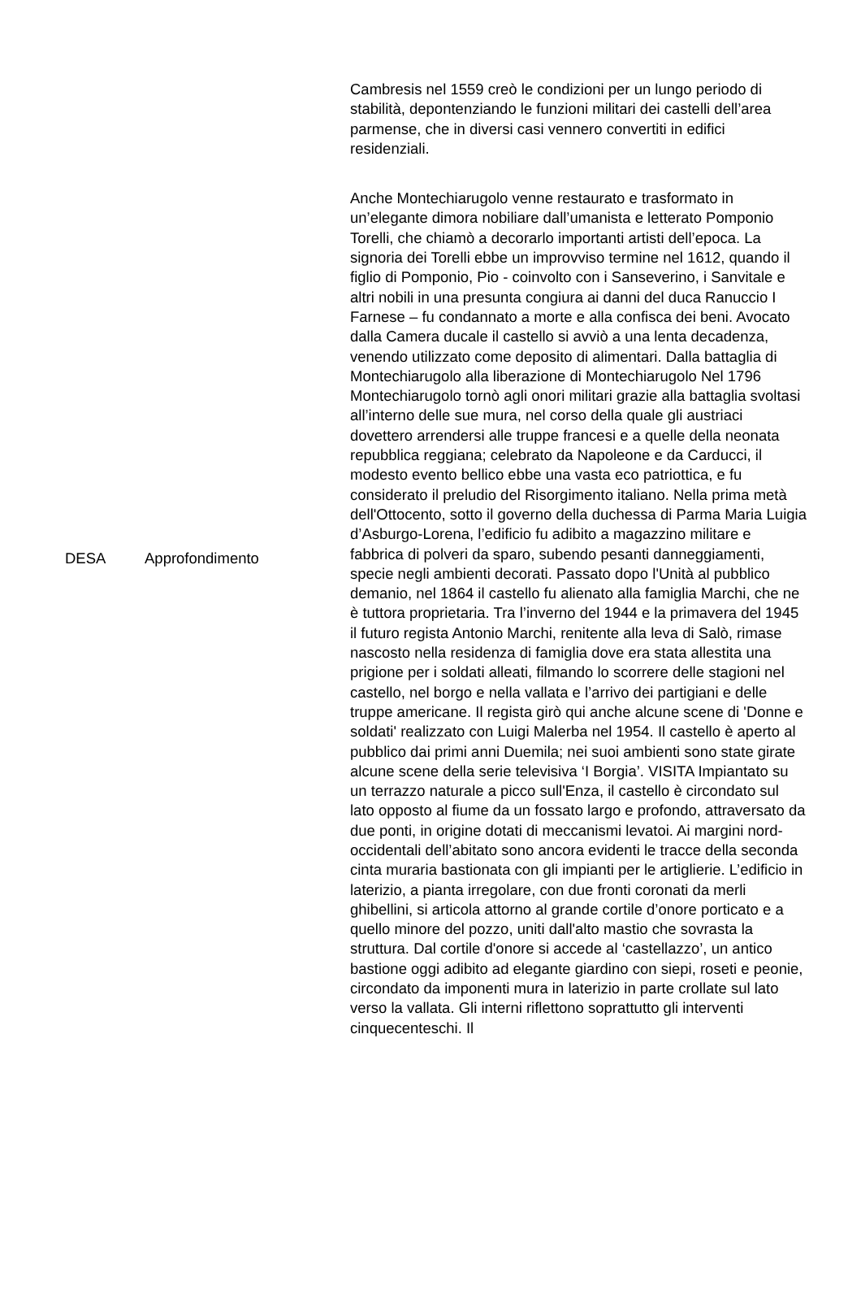| DESA | Approfondimento | Cambresis nel 1559 creò le condizioni per un lungo periodo di stabilità, depontenziando le funzioni militari dei castelli dell’area parmense, che in diversi casi vennero convertiti in edifici residenziali. Anche Montechiarugolo venne restaurato e trasformato in un’elegante dimora nobiliare dall’umanista e letterato Pomponio Torelli, che chiamò a decorarlo importanti artisti dell’epoca. La signoria dei Torelli ebbe un improvviso termine nel 1612, quando il figlio di Pomponio, Pio - coinvolto con i Sanseverino, i Sanvitale e altri nobili in una presunta congiura ai danni del duca Ranuccio I Farnese – fu condannato a morte e alla confisca dei beni. Avocato dalla Camera ducale il castello si avviò a una lenta decadenza, venendo utilizzato come deposito di alimentari. Dalla battaglia di Montechiarugolo alla liberazione di Montechiarugolo Nel 1796 Montechiarugolo tornò agli onori militari grazie alla battaglia svoltasi all’interno delle sue mura, nel corso della quale gli austriaci dovettero arrendersi alle truppe francesi e a quelle della neonata repubblica reggiana; celebrato da Napoleone e da Carducci, il modesto evento bellico ebbe una vasta eco patriottica, e fu considerato il preludio del Risorgimento italiano. Nella prima metà dell'Ottocento, sotto il governo della duchessa di Parma Maria Luigia d’Asburgo-Lorena, l’edificio fu adibito a magazzino militare e fabbrica di polveri da sparo, subendo pesanti danneggiamenti, specie negli ambienti decorati. Passato dopo l'Unità al pubblico demanio, nel 1864 il castello fu alienato alla famiglia Marchi, che ne è tuttora proprietaria. Tra l’inverno del 1944 e la primavera del 1945 il futuro regista Antonio Marchi, renitente alla leva di Salò, rimase nascosto nella residenza di famiglia dove era stata allestita una prigione per i soldati alleati, filmando lo scorrere delle stagioni nel castello, nel borgo e nella vallata e l’arrivo dei partigiani e delle truppe americane. Il regista girò qui anche alcune scene di 'Donne e soldati' realizzato con Luigi Malerba nel 1954. Il castello è aperto al pubblico dai primi anni Duemila; nei suoi ambienti sono state girate alcune scene della serie televisiva ‘I Borgia’. VISITA Impiantato su un terrazzo naturale a picco sull'Enza, il castello è circondato sul lato opposto al fiume da un fossato largo e profondo, attraversato da due ponti, in origine dotati di meccanismi levatoi. Ai margini nord-occidentali dell’abitato sono ancora evidenti le tracce della seconda cinta muraria bastionata con gli impianti per le artiglierie. L’edificio in laterizio, a pianta irregolare, con due fronti coronati da merli ghibellini, si articola attorno al grande cortile d’onore porticato e a quello minore del pozzo, uniti dall'alto mastio che sovrasta la struttura. Dal cortile d'onore si accede al ‘castellazzo’, un antico bastione oggi adibito ad elegante giardino con siepi, roseti e peonie, circondato da imponenti mura in laterizio in parte crollate sul lato verso la vallata. Gli interni riflettono soprattutto gli interventi cinquecenteschi. Il |